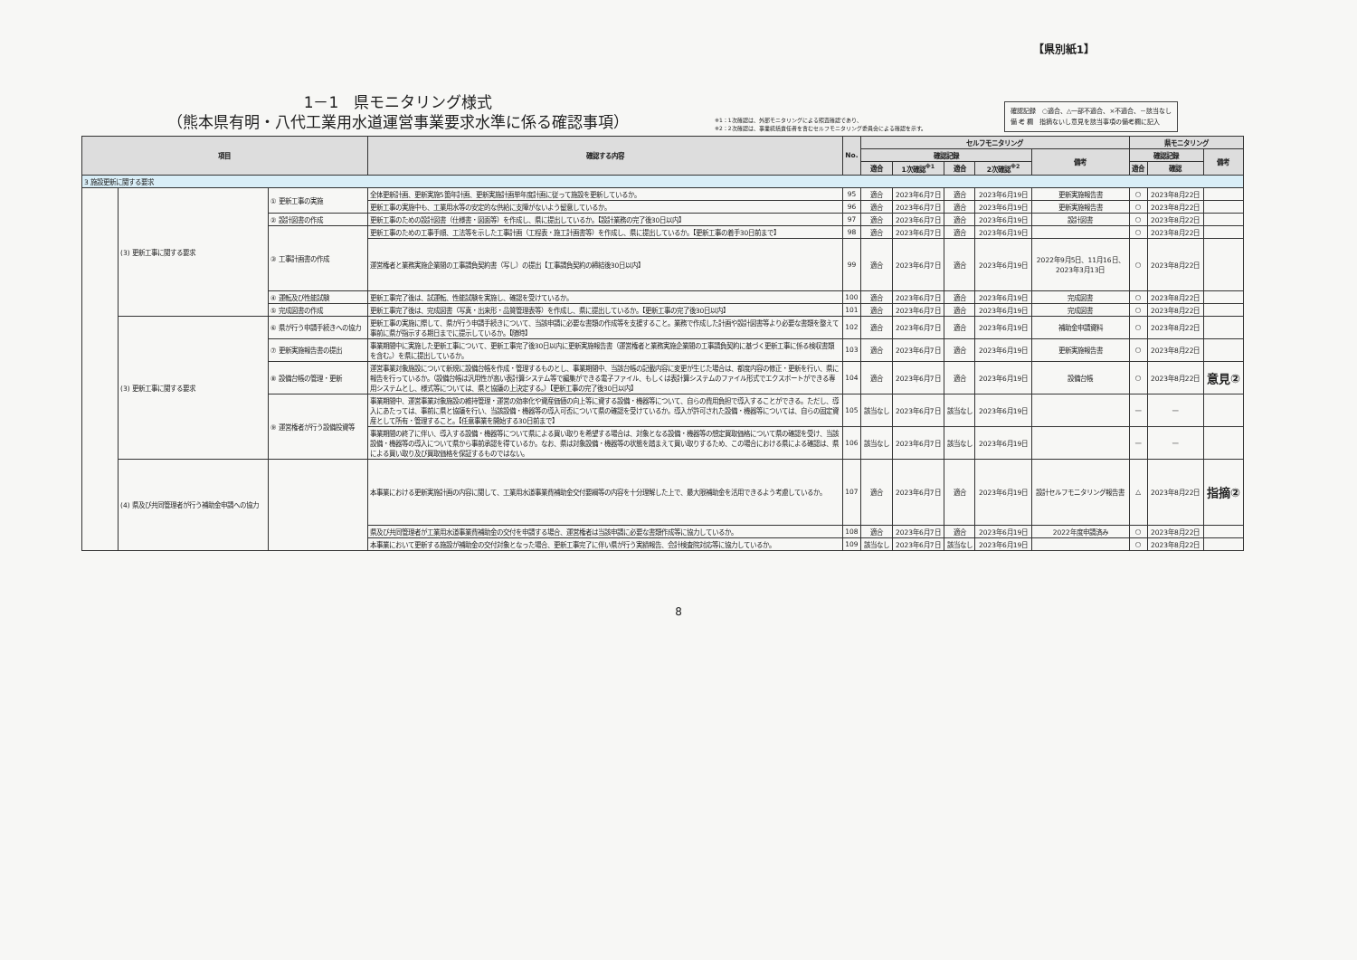【県別紙1】
1－1　県モニタリング様式
（熊本県有明・八代工業用水道運営事業要求水準に係る確認事項）
※1：1次確認は、外部モニタリングによる照査確認であり、
※2：2次確認は、事業統括責任者を含むセルフモニタリング委員会による確認を示す。
確認記録　○適合、△一部不適合、×不適合、－該当なし
備 考 欄　指摘ないし意見を該当事項の備考欄に記入
| 項目 | | | 確認する内容 | No. | セルフモニタリング | | | | | 県モニタリング | | |
| --- | --- | --- | --- | --- | --- | --- | --- | --- | --- | --- | --- | --- |
| | | | | | 確認記録 | | | | 備考 | 確認記録 | | 備考 |
| | | | | | 適合 | 1次確認<sup>※1</sup> | 適合 | 2次確認<sup>※2</sup> | | 適合 | 確認 | |
| 3 施設更新に関する要求 | | | | | | | | | | | | |
| | (3) 更新工事に関する要求 | ① 更新工事の実施 | 全体更新計画、更新実施5箇年計画、更新実施計画単年度計画に従って施設を更新しているか。 | 95 | 適合 | 2023年6月7日 | 適合 | 2023年6月19日 | 更新実施報告書 | ○ | 2023年8月22日 | |
| | | | 更新工事の実施中も、工業用水等の安定的な供給に支障がないよう留意しているか。 | 96 | 適合 | 2023年6月7日 | 適合 | 2023年6月19日 | 更新実施報告書 | ○ | 2023年8月22日 | |
| | | ② 設計図書の作成 | 更新工事のための設計図書（仕様書・図面等）を作成し、県に提出しているか。【設計業務の完了後30日以内】 | 97 | 適合 | 2023年6月7日 | 適合 | 2023年6月19日 | 設計図書 | ○ | 2023年8月22日 | |
| | | ③ 工事計画書の作成 | 更新工事のための工事手順、工法等を示した工事計画（工程表・施工計画書等）を作成し、県に提出しているか。【更新工事の着手30日前まで】 | 98 | 適合 | 2023年6月7日 | 適合 | 2023年6月19日 | | ○ | 2023年8月22日 | |
| | | | 運営権者と業務実施企業間の工事請負契約書（写し）の提出【工事請負契約の締結後30日以内】 | 99 | 適合 | 2023年6月7日 | 適合 | 2023年6月19日 | 2022年9月5日、11月16日、 2023年3月13日 | ○ | 2023年8月22日 | |
| | | ④ 運転及び性能試験 | 更新工事完了後は、試運転、性能試験を実施し、確認を受けているか。 | 100 | 適合 | 2023年6月7日 | 適合 | 2023年6月19日 | 完成図書 | ○ | 2023年8月22日 | |
| | | ⑤ 完成図書の作成 | 更新工事完了後は、完成図書（写真・出来形・品質管理表等）を作成し、県に提出しているか。【更新工事の完了後30日以内】 | 101 | 適合 | 2023年6月7日 | 適合 | 2023年6月19日 | 完成図書 | ○ | 2023年8月22日 | |
| | (3) 更新工事に関する要求 | ⑥ 県が行う申請手続きへの協力 | 更新工事の実施に際して、県が行う申請手続きについて、当該申請に必要な書類の作成等を支援すること。業務で作成した計画や設計図書等より必要な書類を整えて事前に県が指示する期日までに提示しているか。【随時】 | 102 | 適合 | 2023年6月7日 | 適合 | 2023年6月19日 | 補助金申請資料 | ○ | 2023年8月22日 | |
| | | ⑦ 更新実施報告書の提出 | 事業期間中に実施した更新工事について、更新工事完了後30日以内に更新実施報告書（運営権者と業務実施企業間の工事請負契約に基づく更新工事に係る検収書類を含む。）を県に提出しているか。 | 103 | 適合 | 2023年6月7日 | 適合 | 2023年6月19日 | 更新実施報告書 | ○ | 2023年8月22日 | |
| | | ⑧ 設備台帳の管理・更新 | 運営事業対象施設について新規に設備台帳を作成・管理するものとし、事業期間中、当該台帳の記載内容に変更が生じた場合は、都度内容の修正・更新を行い、県に報告を行っているか。（設備台帳は汎用性が高い表計算システム等で編集ができる電子ファイル、もしくは表計算システムのファイル形式でエクスポートができる専用システムとし、様式等については、県と協議の上決定する。）【更新工事の完了後30日以内】 | 104 | 適合 | 2023年6月7日 | 適合 | 2023年6月19日 | 設備台帳 | ○ | 2023年8月22日 | 意見② |
| | | ⑨ 運営権者が行う設備投資等 | 事業期間中、運営事業対象施設の維持管理・運営の効率化や資産価値の向上等に資する設備・機器等について、自らの費用負担で導入することができる。ただし、導入にあたっては、事前に県と協議を行い、当該設備・機器等の導入可否について県の確認を受けているか。導入が許可された設備・機器等については、自らの固定資産として所有・管理すること。【任意事業を開始する30日前まで】 | 105 | 該当なし | 2023年6月7日 | 該当なし | 2023年6月19日 | | — | — | |
| | | | 事業期間の終了に伴い、導入する設備・機器等について県による買い取りを希望する場合は、対象となる設備・機器等の想定買取価格について県の確認を受け、当該設備・機器等の導入について県から事前承認を得ているか。なお、県は対象設備・機器等の状態を踏まえて買い取りするため、この場合における県による確認は、県による買い取り及び買取価格を保証するものではない。 | 106 | 該当なし | 2023年6月7日 | 該当なし | 2023年6月19日 | | — | — | |
| | (4) 県及び共同管理者が行う補助金申請への協力 | | 本事業における更新実施計画の内容に関して、工業用水道事業費補助金交付要綱等の内容を十分理解した上で、最大限補助金を活用できるよう考慮しているか。 | 107 | 適合 | 2023年6月7日 | 適合 | 2023年6月19日 | 設計セルフモニタリング報告書 | △ | 2023年8月22日 | 指摘② |
| | | | 県及び共同管理者が工業用水道事業費補助金の交付を申請する場合、運営権者は当該申請に必要な書類作成等に協力しているか。 | 108 | 適合 | 2023年6月7日 | 適合 | 2023年6月19日 | 2022年度申請済み | ○ | 2023年8月22日 | |
| | | | 本事業において更新する施設が補助金の交付対象となった場合、更新工事完了に伴い県が行う実績報告、会計検査院対応等に協力しているか。 | 109 | 該当なし | 2023年6月7日 | 該当なし | 2023年6月19日 | | ○ | 2023年8月22日 | |
8